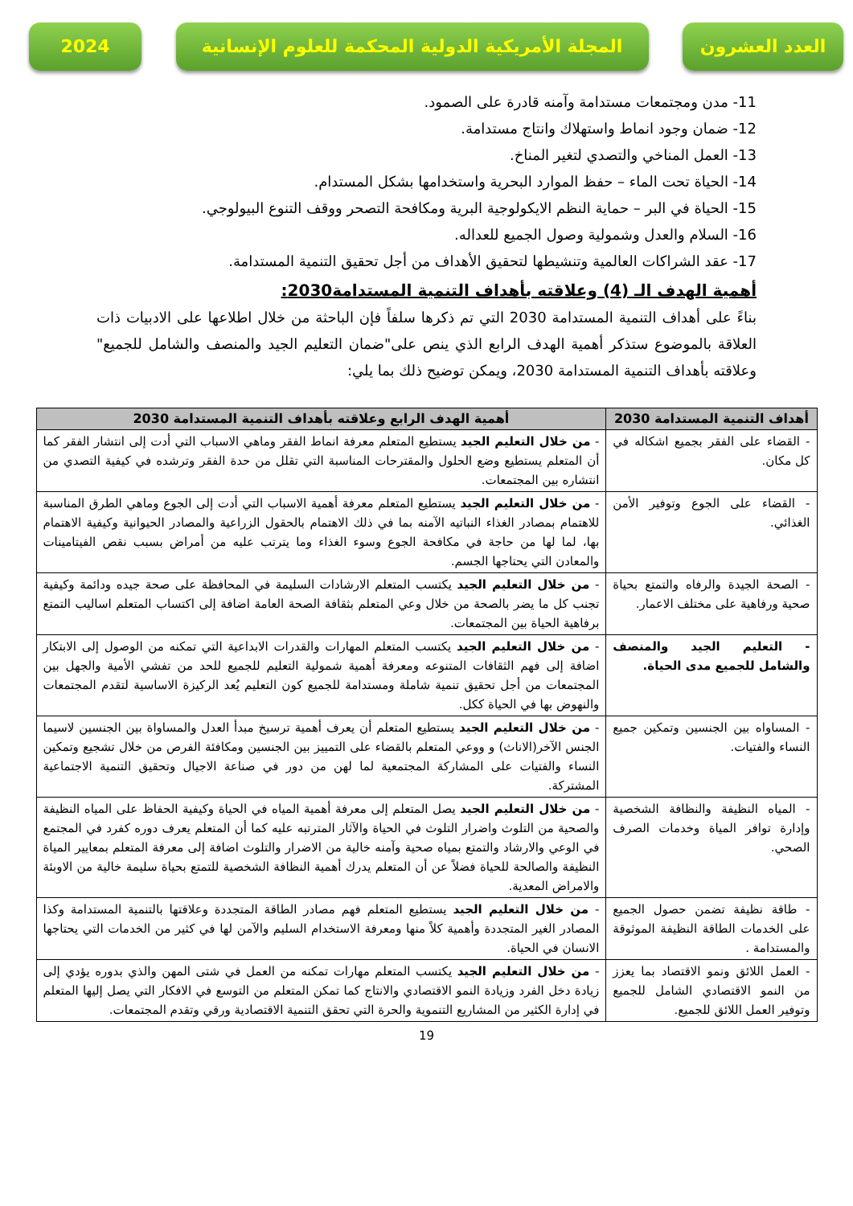العدد العشرون المجلة الأمريكية الدولية المحكمة للعلوم الإنسانية
2024
11- مدن ومجتمعات مستدامة وآمنه قادرة على الصمود.
12- ضمان وجود انماط واستهلاك وانتاج مستدامة.
13- العمل المناخي والتصدي لتغير المناخ.
14- الحياة تحت الماء – حفظ الموارد البحرية واستخدامها بشكل المستدام.
15- الحياة في البر – حماية النظم الايكولوجية البرية ومكافحة التصحر ووقف التنوع البيولوجي.
16- السلام والعدل وشمولية وصول الجميع للعداله.
17- عقد الشراكات العالمية وتنشيطها لتحقيق الأهداف من أجل تحقيق التنمية المستدامة.
أهمية الهدف الـ (4) وعلاقته بأهداف التنمية المستدامة2030:
بناءً على أهداف التنمية المستدامة 2030 التي تم ذكرها سلفاً فإن الباحثة من خلال اطلاعها على الادبيات ذات العلاقة بالموضوع ستذكر أهمية الهدف الرابع الذي ينص على"ضمان التعليم الجيد والمنصف والشامل للجميع" وعلاقته بأهداف التنمية المستدامة 2030، ويمكن توضيح ذلك بما يلي:
| أهداف التنمية المستدامة 2030 | أهمية الهدف الرابع وعلاقته بأهداف التنمية المستدامة 2030 |
| --- | --- |
| - القضاء على الفقر بجميع اشكاله في كل مكان. | - من خلال التعليم الجيد يستطيع المتعلم معرفة انماط الفقر وماهي الاسباب التي أدت إلى انتشار الفقر كما أن المتعلم يستطيع وضع الحلول والمقترحات المناسبة التي تقلل من حدة الفقر وترشده في كيفية التصدي من انتشاره بين المجتمعات. |
| - القضاء على الجوع وتوفير الأمن الغذائي. | - من خلال التعليم الجيد يستطيع المتعلم معرفة أهمية الاسباب التي أدت إلى الجوع وماهي الطرق المناسبة للاهتمام بمصادر الغذاء النباتيه الآمنه بما في ذلك الاهتمام بالحقول الزراعية والمصادر الحيوانية وكيفية الاهتمام بها، لما لها من حاجة في مكافحة الجوع وسوء الغذاء وما يترتب عليه من أمراض بسبب نقص الفيتامينات والمعادن التي يحتاجها الجسم. |
| - الصحة الجيدة والرفاه والتمتع بحياة صحية ورفاهية على مختلف الاعمار. | - من خلال التعليم الجيد يكتسب المتعلم الارشادات السليمة في المحافظة على صحة جيده ودائمة وكيفية تجنب كل ما يضر بالصحة من خلال وعي المتعلم بثقافة الصحة العامة اضافة إلى اكتساب المتعلم اساليب التمتع برفاهية الحياة بين المجتمعات. |
| - التعليم الجيد والمنصف والشامل للجميع مدى الحياة. | - من خلال التعليم الجيد يكتسب المتعلم المهارات والقدرات الابداعية التي تمكنه من الوصول إلى الابتكار اضافة إلى فهم الثقافات المتنوعه ومعرفة أهمية شمولية التعليم للجميع للحد من تفشي الأمية والجهل بين المجتمعات من أجل تحقيق تنمية شاملة ومستدامة للجميع كون التعليم يُعد الركيزة الاساسية لتقدم المجتمعات والنهوض بها في الحياة ككل. |
| - المساواه بين الجنسين وتمكين جميع النساء والفتيات. | - من خلال التعليم الجيد يستطيع المتعلم أن يعرف أهمية ترسيخ مبدأ العدل والمساواة بين الجنسين لاسيما الجنس الآخر(الاناث) و ووعي المتعلم بالقضاء على التمييز بين الجنسين ومكافئة الفرص من خلال تشجيع وتمكين النساء والفتيات على المشاركة المجتمعية لما لهن من دور في صناعة الاجيال وتحقيق التنمية الاجتماعية المشتركة. |
| - المياه النظيفة والنظافة الشخصية وإدارة توافر المياة وخدمات الصرف الصحي. | - من خلال التعليم الجيد يصل المتعلم إلى معرفة أهمية المياه في الحياة وكيفية الحفاظ على المياه النظيفة والصحية من التلوث واضرار التلوث في الحياة والآثار المترتبه عليه كما أن المتعلم يعرف دوره كفرد في المجتمع في الوعي والارشاد والتمتع بمياه صحية وآمنه خالية من الاضرار والتلوث اضافة إلى معرفة المتعلم بمعايير المياة النظيفة والصالحة للحياة فضلاً عن أن المتعلم يدرك أهمية النظافة الشخصية للتمتع بحياة سليمة خالية من الاوبئة والامراض المعدية. |
| - طاقة نظيفة تضمن حصول الجميع على الخدمات الطاقة النظيفة الموثوقة والمستدامة . | - من خلال التعليم الجيد يستطيع المتعلم فهم مصادر الطاقة المتجددة وعلاقتها بالتنمية المستدامة وكذا المصادر الغير المتجددة وأهمية كلاً منها ومعرفة الاستخدام السليم والآمن لها في كثير من الخدمات التي يحتاجها الانسان في الحياة. |
| - العمل اللائق ونمو الاقتصاد بما يعزز من النمو الاقتصادي الشامل للجميع وتوفير العمل اللائق للجميع. | - من خلال التعليم الجيد يكتسب المتعلم مهارات تمكنه من العمل في شتى المهن والذي بدوره يؤدي إلى زيادة دخل الفرد وزيادة النمو الاقتصادي والانتاج كما تمكن المتعلم من التوسع في الافكار التي يصل إليها المتعلم في إدارة الكثير من المشاريع التنموية والحرة التي تحقق التنمية الاقتصادية ورقي وتقدم المجتمعات. |
19